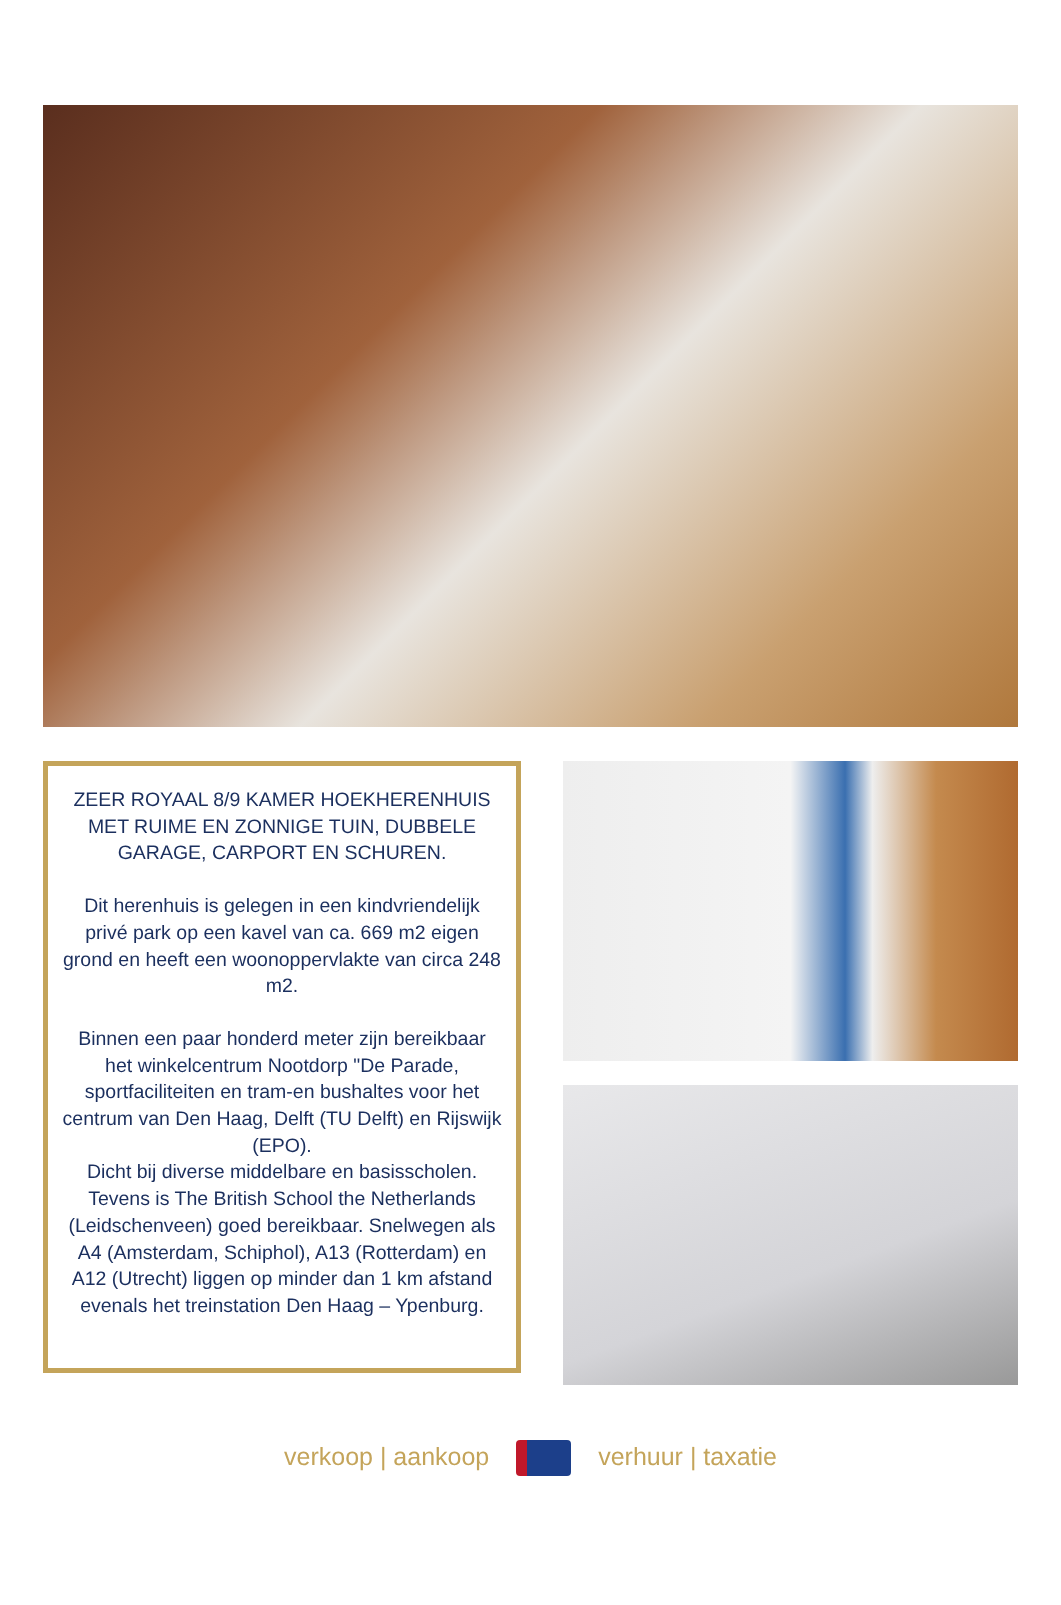ZEER ROYAAL 8/9 KAMER HOEKHERENHUIS MET RUIME EN ZONNIGE TUIN, DUBBELE GARAGE, CARPORT EN SCHUREN.
Dit herenhuis is gelegen in een kindvriendelijk privé park op een kavel van ca. 669 m2 eigen grond en heeft een woonoppervlakte van circa 248 m2.
Binnen een paar honderd meter zijn bereikbaar het winkelcentrum Nootdorp "De Parade, sportfaciliteiten en tram-en bushaltes voor het centrum van Den Haag, Delft (TU Delft) en Rijswijk (EPO).
Dicht bij diverse middelbare en basisscholen. Tevens is The British School the Netherlands (Leidschenveen) goed bereikbaar. Snelwegen als A4 (Amsterdam, Schiphol), A13 (Rotterdam) en A12 (Utrecht) liggen op minder dan 1 km afstand evenals het treinstation Den Haag – Ypenburg.
verkoop | aankoop verhuur | taxatie